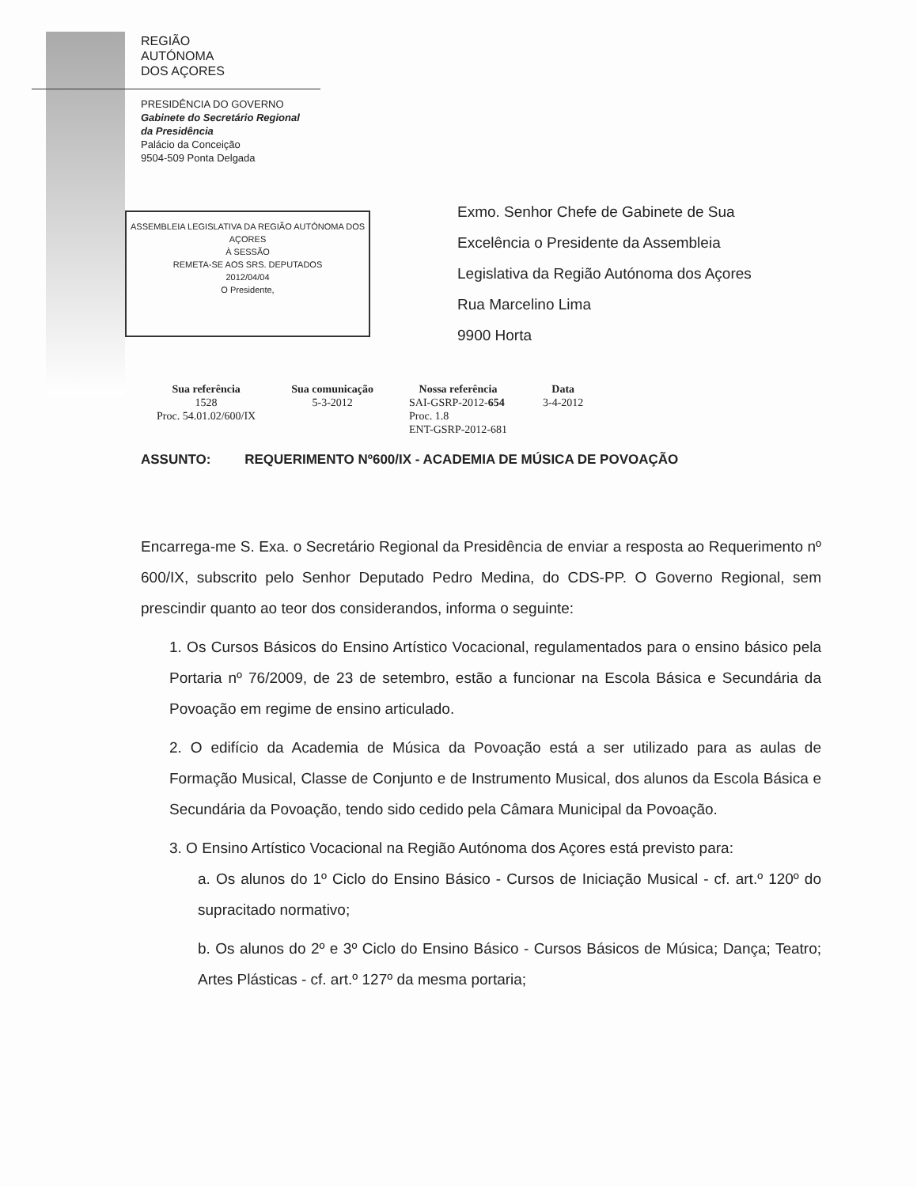REGIÃO
AUTÓNOMA
DOS AÇORES
PRESIDÊNCIA DO GOVERNO
Gabinete do Secretário Regional
da Presidência
Palácio da Conceição
9504-509 Ponta Delgada
ASSEMBLEIA LEGISLATIVA DA REGIÃO AUTÓNOMA DOS AÇORES
À SESSÃO
REMETA-SE AOS SRS. DEPUTADOS
2012/04/04
O Presidente,
Exmo. Senhor Chefe de Gabinete de Sua
Excelência o Presidente da Assembleia
Legislativa da Região Autónoma dos Açores
Rua Marcelino Lima
9900 Horta
| Sua referência | Sua comunicação | Nossa referência | Data |
| --- | --- | --- | --- |
| 1528 Proc. 54.01.02/600/IX | 5-3-2012 | SAI-GSRP-2012- 654 Proc. 1.8 ENT-GSRP-2012-681 | 3-4-2012 |
ASSUNTO: REQUERIMENTO Nº600/IX - ACADEMIA DE MÚSICA DE POVOAÇÃO
Encarrega-me S. Exa. o Secretário Regional da Presidência de enviar a resposta ao Requerimento nº 600/IX, subscrito pelo Senhor Deputado Pedro Medina, do CDS-PP. O Governo Regional, sem prescindir quanto ao teor dos considerandos, informa o seguinte:
1. Os Cursos Básicos do Ensino Artístico Vocacional, regulamentados para o ensino básico pela Portaria nº 76/2009, de 23 de setembro, estão a funcionar na Escola Básica e Secundária da Povoação em regime de ensino articulado.
2. O edifício da Academia de Música da Povoação está a ser utilizado para as aulas de Formação Musical, Classe de Conjunto e de Instrumento Musical, dos alunos da Escola Básica e Secundária da Povoação, tendo sido cedido pela Câmara Municipal da Povoação.
3. O Ensino Artístico Vocacional na Região Autónoma dos Açores está previsto para:
a. Os alunos do 1º Ciclo do Ensino Básico - Cursos de Iniciação Musical - cf. art.º 120º do supracitado normativo;
b. Os alunos do 2º e 3º Ciclo do Ensino Básico - Cursos Básicos de Música; Dança; Teatro; Artes Plásticas - cf. art.º 127º da mesma portaria;